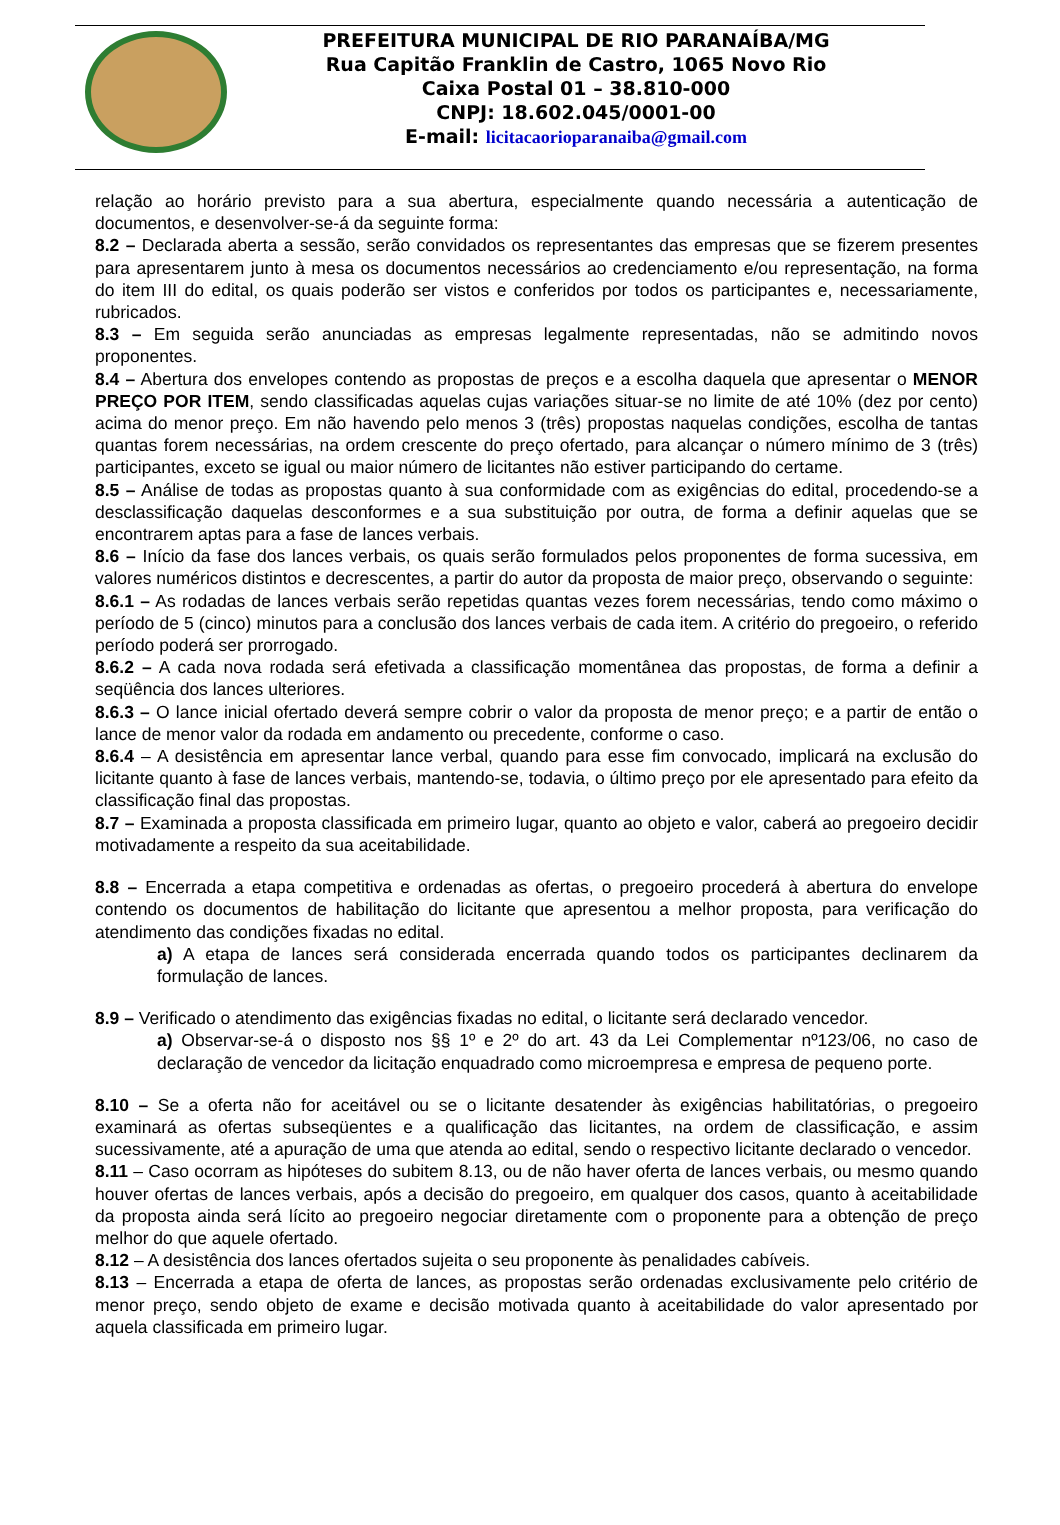PREFEITURA MUNICIPAL DE RIO PARANAÍBA/MG
Rua Capitão Franklin de Castro, 1065 Novo Rio
Caixa Postal 01 – 38.810-000
CNPJ: 18.602.045/0001-00
E-mail: licitacaorioparanaiba@gmail.com
relação ao horário previsto para a sua abertura, especialmente quando necessária a autenticação de documentos, e desenvolver-se-á da seguinte forma:
8.2 – Declarada aberta a sessão, serão convidados os representantes das empresas que se fizerem presentes para apresentarem junto à mesa os documentos necessários ao credenciamento e/ou representação, na forma do item III do edital, os quais poderão ser vistos e conferidos por todos os participantes e, necessariamente, rubricados.
8.3 – Em seguida serão anunciadas as empresas legalmente representadas, não se admitindo novos proponentes.
8.4 – Abertura dos envelopes contendo as propostas de preços e a escolha daquela que apresentar o MENOR PREÇO POR ITEM, sendo classificadas aquelas cujas variações situar-se no limite de até 10% (dez por cento) acima do menor preço. Em não havendo pelo menos 3 (três) propostas naquelas condições, escolha de tantas quantas forem necessárias, na ordem crescente do preço ofertado, para alcançar o número mínimo de 3 (três) participantes, exceto se igual ou maior número de licitantes não estiver participando do certame.
8.5 – Análise de todas as propostas quanto à sua conformidade com as exigências do edital, procedendo-se a desclassificação daquelas desconformes e a sua substituição por outra, de forma a definir aquelas que se encontrarem aptas para a fase de lances verbais.
8.6 – Início da fase dos lances verbais, os quais serão formulados pelos proponentes de forma sucessiva, em valores numéricos distintos e decrescentes, a partir do autor da proposta de maior preço, observando o seguinte:
8.6.1 – As rodadas de lances verbais serão repetidas quantas vezes forem necessárias, tendo como máximo o período de 5 (cinco) minutos para a conclusão dos lances verbais de cada item. A critério do pregoeiro, o referido período poderá ser prorrogado.
8.6.2 – A cada nova rodada será efetivada a classificação momentânea das propostas, de forma a definir a seqüência dos lances ulteriores.
8.6.3 – O lance inicial ofertado deverá sempre cobrir o valor da proposta de menor preço; e a partir de então o lance de menor valor da rodada em andamento ou precedente, conforme o caso.
8.6.4 – A desistência em apresentar lance verbal, quando para esse fim convocado, implicará na exclusão do licitante quanto à fase de lances verbais, mantendo-se, todavia, o último preço por ele apresentado para efeito da classificação final das propostas.
8.7 – Examinada a proposta classificada em primeiro lugar, quanto ao objeto e valor, caberá ao pregoeiro decidir motivadamente a respeito da sua aceitabilidade.
8.8 – Encerrada a etapa competitiva e ordenadas as ofertas, o pregoeiro procederá à abertura do envelope contendo os documentos de habilitação do licitante que apresentou a melhor proposta, para verificação do atendimento das condições fixadas no edital.
a) A etapa de lances será considerada encerrada quando todos os participantes declinarem da formulação de lances.
8.9 – Verificado o atendimento das exigências fixadas no edital, o licitante será declarado vencedor.
a) Observar-se-á o disposto nos §§ 1º e 2º do art. 43 da Lei Complementar nº123/06, no caso de declaração de vencedor da licitação enquadrado como microempresa e empresa de pequeno porte.
8.10 – Se a oferta não for aceitável ou se o licitante desatender às exigências habilitatórias, o pregoeiro examinará as ofertas subseqüentes e a qualificação das licitantes, na ordem de classificação, e assim sucessivamente, até a apuração de uma que atenda ao edital, sendo o respectivo licitante declarado o vencedor.
8.11 – Caso ocorram as hipóteses do subitem 8.13, ou de não haver oferta de lances verbais, ou mesmo quando houver ofertas de lances verbais, após a decisão do pregoeiro, em qualquer dos casos, quanto à aceitabilidade da proposta ainda será lícito ao pregoeiro negociar diretamente com o proponente para a obtenção de preço melhor do que aquele ofertado.
8.12 – A desistência dos lances ofertados sujeita o seu proponente às penalidades cabíveis.
8.13 – Encerrada a etapa de oferta de lances, as propostas serão ordenadas exclusivamente pelo critério de menor preço, sendo objeto de exame e decisão motivada quanto à aceitabilidade do valor apresentado por aquela classificada em primeiro lugar.